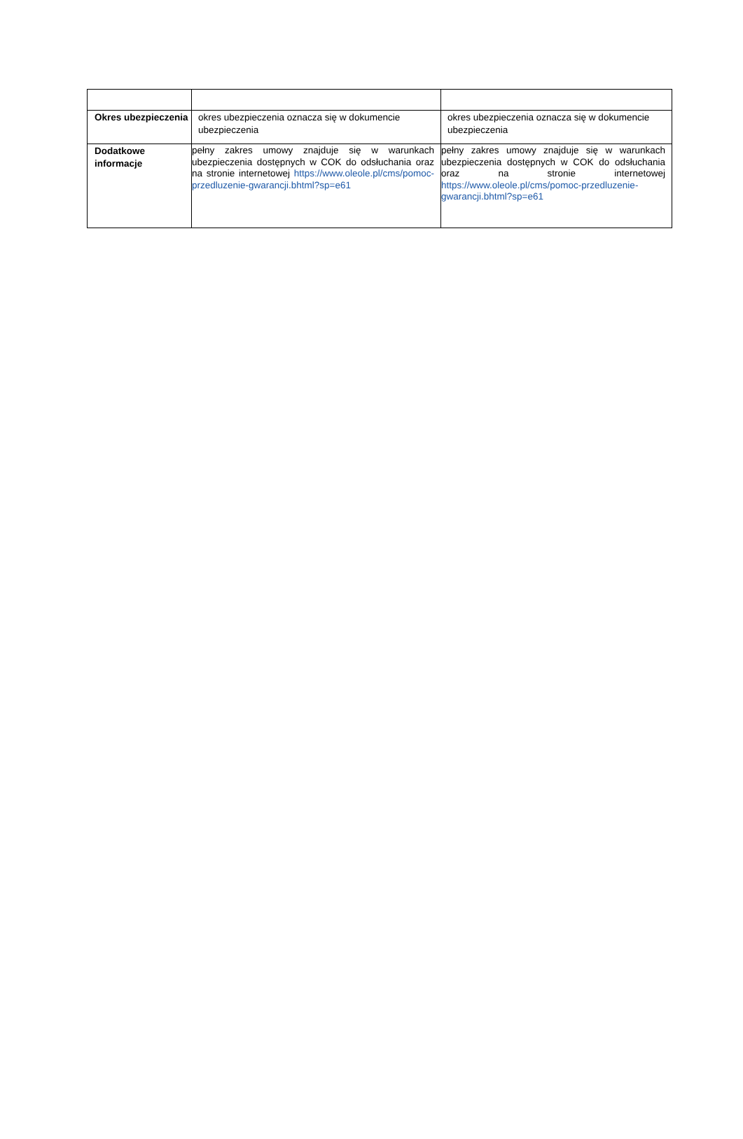| Okres ubezpieczenia | okres ubezpieczenia oznacza się w dokumencie ubezpieczenia | okres ubezpieczenia oznacza się w dokumencie ubezpieczenia |
| Dodatkowe informacje | pełny zakres umowy znajduje się w warunkach ubezpieczenia dostępnych w COK do odsłuchania oraz na stronie internetowej https://www.oleole.pl/cms/pomoc-przedluzenie-gwarancji.bhtml?sp=e61 | pełny zakres umowy znajduje się w warunkach ubezpieczenia dostępnych w COK do odsłuchania oraz na stronie internetowej https://www.oleole.pl/cms/pomoc-przedluzenie-gwarancji.bhtml?sp=e61 |